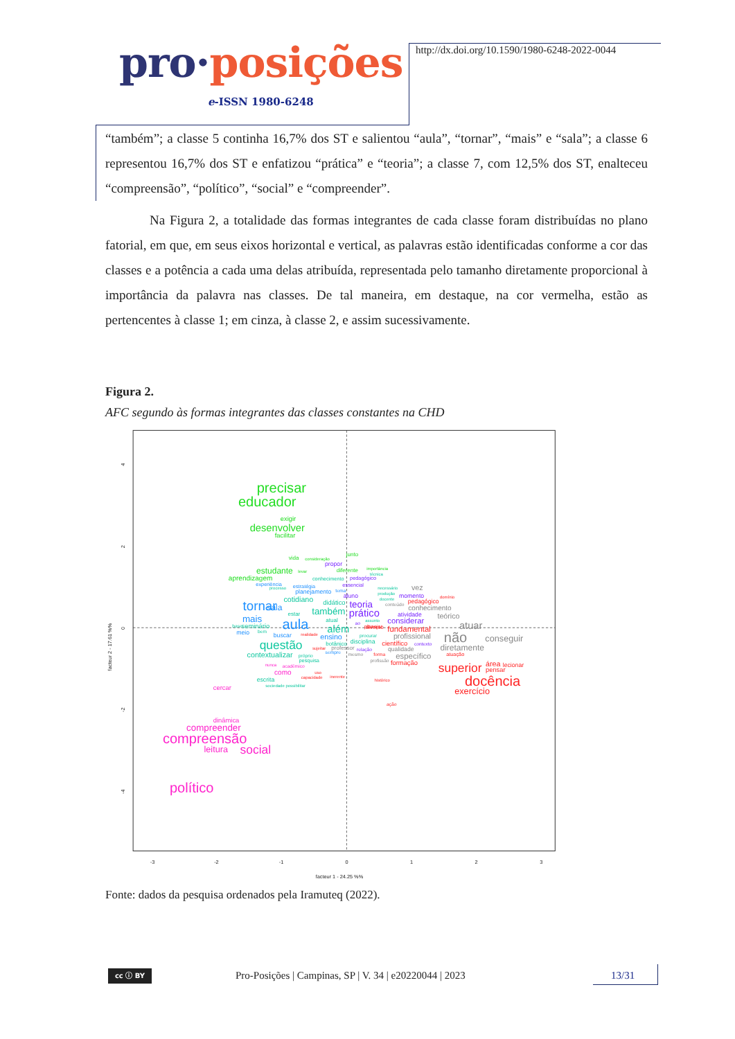pro·posições
e-ISSN 1980-6248
http://dx.doi.org/10.1590/1980-6248-2022-0044
“também”; a classe 5 continha 16,7% dos ST e salientou “aula”, “tornar”, “mais” e “sala”; a classe 6 representou 16,7% dos ST e enfatizou “prática” e “teoria”; a classe 7, com 12,5% dos ST, enalteceu “compreensão”, “político”, “social” e “compreender”.
Na Figura 2, a totalidade das formas integrantes de cada classe foram distribuídas no plano fatorial, em que, em seus eixos horizontal e vertical, as palavras estão identificadas conforme a cor das classes e a potência a cada uma delas atribuída, representada pelo tamanho diretamente proporcional à importância da palavra nas classes. De tal maneira, em destaque, na cor vermelha, estão as pertencentes à classe 1; em cinza, à classe 2, e assim sucessivamente.
Figura 2.
AFC segundo às formas integrantes das classes constantes na CHD
-3
-2
-1
0
1
2
3
facteur 1 - 24.25 %%
4
2
0
-2
-4
facteur 2 - 17.61 %%
precisar
educador
exigir
desenvolver
facilitar
vida
consideração
junto
estudante
levar
aprendizagem
diferente
importância
conhecimento
técnica
processo
cotidiano
didático
estar
também
base
seminário
atual
além
bem
questão
contextualizar
botânico
disciplina
procurar
próprio
pesquisa
escrita
sociedade possibilitar
necessário
produção
docente
assunto
estratégia
experiência
planejamento
tema
tornar
sala
mais
aula
meio
buscar
ensino
sempre
propor
essencial
aluno
teoria
prático
atividade
considerar
ao
momento
contexto
relação
pedagógico
vez
conteúdo
conhecimento
teórico
atuar
profissional
não
conseguir
diretamente
qualidade
específico
professor
mesmo
profissão
domínio
pedagógico
planejar
diverso
fundamental
realidade
sujeitar
científico
atuação
forma
formação
superior
área
lecionar
pensar
docência
exercício
uso
capacidade
inerente
histórico
ação
nunca
acadêmico
como
cercar
dinâmica
compreender
compreensão
leitura
social
político
Fonte: dados da pesquisa ordenados pela Iramuteq (2022).
cc ⓘ BY
Pro-Posições | Campinas, SP | V. 34 | e20220044 | 2023
13/31